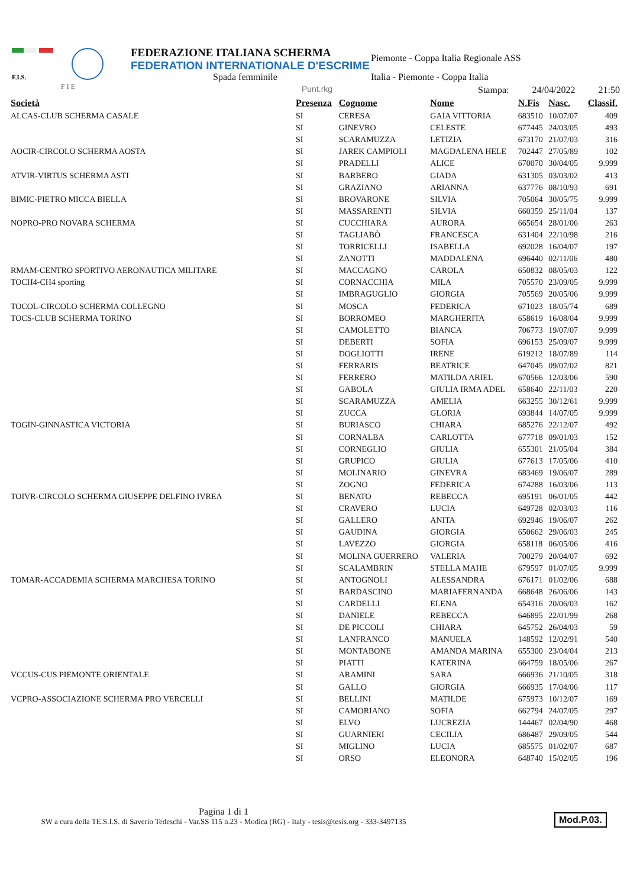F.I.S.
F I E
FEDERAZIONE ITALIANA SCHERMA
FEDERATION INTERNATIONALE D'ESCRIME
Spada femminile
Piemonte - Coppa Italia Regionale ASS
Italia - Piemonte - Coppa Italia
Punt.rkg Stampa: 24/04/2022 21:50
| Società | Presenza | Cognome | Nome | N.Fis | Nasc. | Classif. |
| --- | --- | --- | --- | --- | --- | --- |
| ALCAS-CLUB SCHERMA CASALE | SI | CERESA | GAIA VITTORIA | 683510 | 10/07/07 | 409 |
| | SI | GINEVRO | CELESTE | 677445 | 24/03/05 | 493 |
| | SI | SCARAMUZZA | LETIZIA | 673170 | 21/07/03 | 316 |
| AOCIR-CIRCOLO SCHERMA AOSTA | SI | JAREK CAMPIOLI | MAGDALENA HELE | 702447 | 27/05/89 | 102 |
| | SI | PRADELLI | ALICE | 670070 | 30/04/05 | 9.999 |
| ATVIR-VIRTUS SCHERMA ASTI | SI | BARBERO | GIADA | 631305 | 03/03/02 | 413 |
| | SI | GRAZIANO | ARIANNA | 637776 | 08/10/93 | 691 |
| BIMIC-PIETRO MICCA BIELLA | SI | BROVARONE | SILVIA | 705064 | 30/05/75 | 9.999 |
| | SI | MASSARENTI | SILVIA | 660359 | 25/11/04 | 137 |
| NOPRO-PRO NOVARA SCHERMA | SI | CUCCHIARA | AURORA | 665654 | 28/01/06 | 263 |
| | SI | TAGLIABÒ | FRANCESCA | 631404 | 22/10/98 | 216 |
| | SI | TORRICELLI | ISABELLA | 692028 | 16/04/07 | 197 |
| | SI | ZANOTTI | MADDALENA | 696440 | 02/11/06 | 480 |
| RMAM-CENTRO SPORTIVO AERONAUTICA MILITARE | SI | MACCAGNO | CAROLA | 650832 | 08/05/03 | 122 |
| TOCH4-CH4 sporting | SI | CORNACCHIA | MILA | 705570 | 23/09/05 | 9.999 |
| | SI | IMBRAGUGLIO | GIORGIA | 705569 | 20/05/06 | 9.999 |
| TOCOL-CIRCOLO SCHERMA COLLEGNO | SI | MOSCA | FEDERICA | 671023 | 18/05/74 | 689 |
| TOCS-CLUB SCHERMA TORINO | SI | BORROMEO | MARGHERITA | 658619 | 16/08/04 | 9.999 |
| | SI | CAMOLETTO | BIANCA | 706773 | 19/07/07 | 9.999 |
| | SI | DEBERTI | SOFIA | 696153 | 25/09/07 | 9.999 |
| | SI | DOGLIOTTI | IRENE | 619212 | 18/07/89 | 114 |
| | SI | FERRARIS | BEATRICE | 647045 | 09/07/02 | 821 |
| | SI | FERRERO | MATILDA ARIEL | 670566 | 12/03/06 | 590 |
| | SI | GABOLA | GIULIA IRMA ADEL | 658640 | 22/11/03 | 220 |
| | SI | SCARAMUZZA | AMELIA | 663255 | 30/12/61 | 9.999 |
| | SI | ZUCCA | GLORIA | 693844 | 14/07/05 | 9.999 |
| TOGIN-GINNASTICA VICTORIA | SI | BURIASCO | CHIARA | 685276 | 22/12/07 | 492 |
| | SI | CORNALBA | CARLOTTA | 677718 | 09/01/03 | 152 |
| | SI | CORNEGLIO | GIULIA | 655301 | 21/05/04 | 384 |
| | SI | GRUPICO | GIULIA | 677613 | 17/05/06 | 410 |
| | SI | MOLINARIO | GINEVRA | 683469 | 19/06/07 | 289 |
| | SI | ZOGNO | FEDERICA | 674288 | 16/03/06 | 113 |
| TOIVR-CIRCOLO SCHERMA GIUSEPPE DELFINO IVREA | SI | BENATO | REBECCA | 695191 | 06/01/05 | 442 |
| | SI | CRAVERO | LUCIA | 649728 | 02/03/03 | 116 |
| | SI | GALLERO | ANITA | 692946 | 19/06/07 | 262 |
| | SI | GAUDINA | GIORGIA | 650662 | 29/06/03 | 245 |
| | SI | LAVEZZO | GIORGIA | 658118 | 06/05/06 | 416 |
| | SI | MOLINA GUERRERO | VALERIA | 700279 | 20/04/07 | 692 |
| | SI | SCALAMBRIN | STELLA MAHE | 679597 | 01/07/05 | 9.999 |
| TOMAR-ACCADEMIA SCHERMA MARCHESA TORINO | SI | ANTOGNOLI | ALESSANDRA | 676171 | 01/02/06 | 688 |
| | SI | BARDASCINO | MARIAFERNANDA | 668648 | 26/06/06 | 143 |
| | SI | CARDELLI | ELENA | 654316 | 20/06/03 | 162 |
| | SI | DANIELE | REBECCA | 646895 | 22/01/99 | 268 |
| | SI | DE PICCOLI | CHIARA | 645752 | 26/04/03 | 59 |
| | SI | LANFRANCO | MANUELA | 148592 | 12/02/91 | 540 |
| | SI | MONTABONE | AMANDA MARINA | 655300 | 23/04/04 | 213 |
| | SI | PIATTI | KATERINA | 664759 | 18/05/06 | 267 |
| VCCUS-CUS PIEMONTE ORIENTALE | SI | ARAMINI | SARA | 666936 | 21/10/05 | 318 |
| | SI | GALLO | GIORGIA | 666935 | 17/04/06 | 117 |
| VCPRO-ASSOCIAZIONE SCHERMA PRO VERCELLI | SI | BELLINI | MATILDE | 675973 | 10/12/07 | 169 |
| | SI | CAMORIANO | SOFIA | 662794 | 24/07/05 | 297 |
| | SI | ELVO | LUCREZIA | 144467 | 02/04/90 | 468 |
| | SI | GUARNIERI | CECILIA | 686487 | 29/09/05 | 544 |
| | SI | MIGLINO | LUCIA | 685575 | 01/02/07 | 687 |
| | SI | ORSO | ELEONORA | 648740 | 15/02/05 | 196 |
Pagina 1 di 1
SW a cura della TE.S.I.S. di Saverio Tedeschi - Var.SS 115 n.23 - Modica (RG) - Italy - tesis@tesis.org - 333-3497135
Mod.P.03.